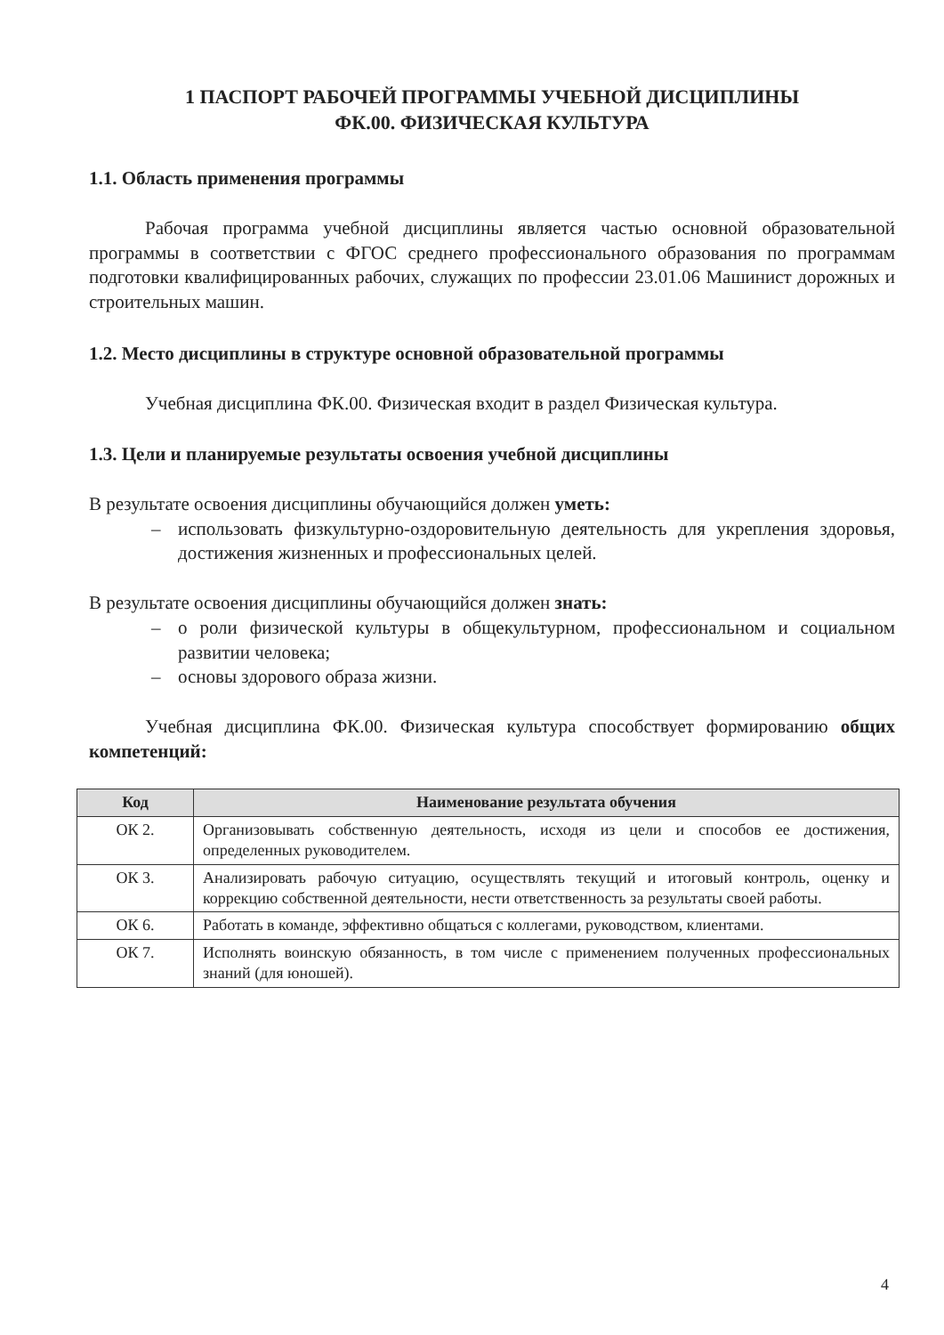1 ПАСПОРТ РАБОЧЕЙ ПРОГРАММЫ УЧЕБНОЙ ДИСЦИПЛИНЫ
ФК.00. ФИЗИЧЕСКАЯ КУЛЬТУРА
1.1. Область применения программы
Рабочая программа учебной дисциплины является частью основной образовательной программы в соответствии с ФГОС среднего профессионального образования по программам подготовки квалифицированных рабочих, служащих по профессии 23.01.06 Машинист дорожных и строительных машин.
1.2. Место дисциплины в структуре основной образовательной программы
Учебная дисциплина ФК.00. Физическая входит в раздел Физическая культура.
1.3. Цели и планируемые результаты освоения учебной дисциплины
В результате освоения дисциплины обучающийся должен уметь:
– использовать физкультурно-оздоровительную деятельность для укрепления здоровья, достижения жизненных и профессиональных целей.
В результате освоения дисциплины обучающийся должен знать:
– о роли физической культуры в общекультурном, профессиональном и социальном развитии человека;
– основы здорового образа жизни.
Учебная дисциплина ФК.00. Физическая культура способствует формированию общих компетенций:
| Код | Наименование результата обучения |
| --- | --- |
| ОК 2. | Организовывать собственную деятельность, исходя из цели и способов ее достижения, определенных руководителем. |
| ОК 3. | Анализировать рабочую ситуацию, осуществлять текущий и итоговый контроль, оценку и коррекцию собственной деятельности, нести ответственность за результаты своей работы. |
| ОК 6. | Работать в команде, эффективно общаться с коллегами, руководством, клиентами. |
| ОК 7. | Исполнять воинскую обязанность, в том числе с применением полученных профессиональных знаний (для юношей). |
4